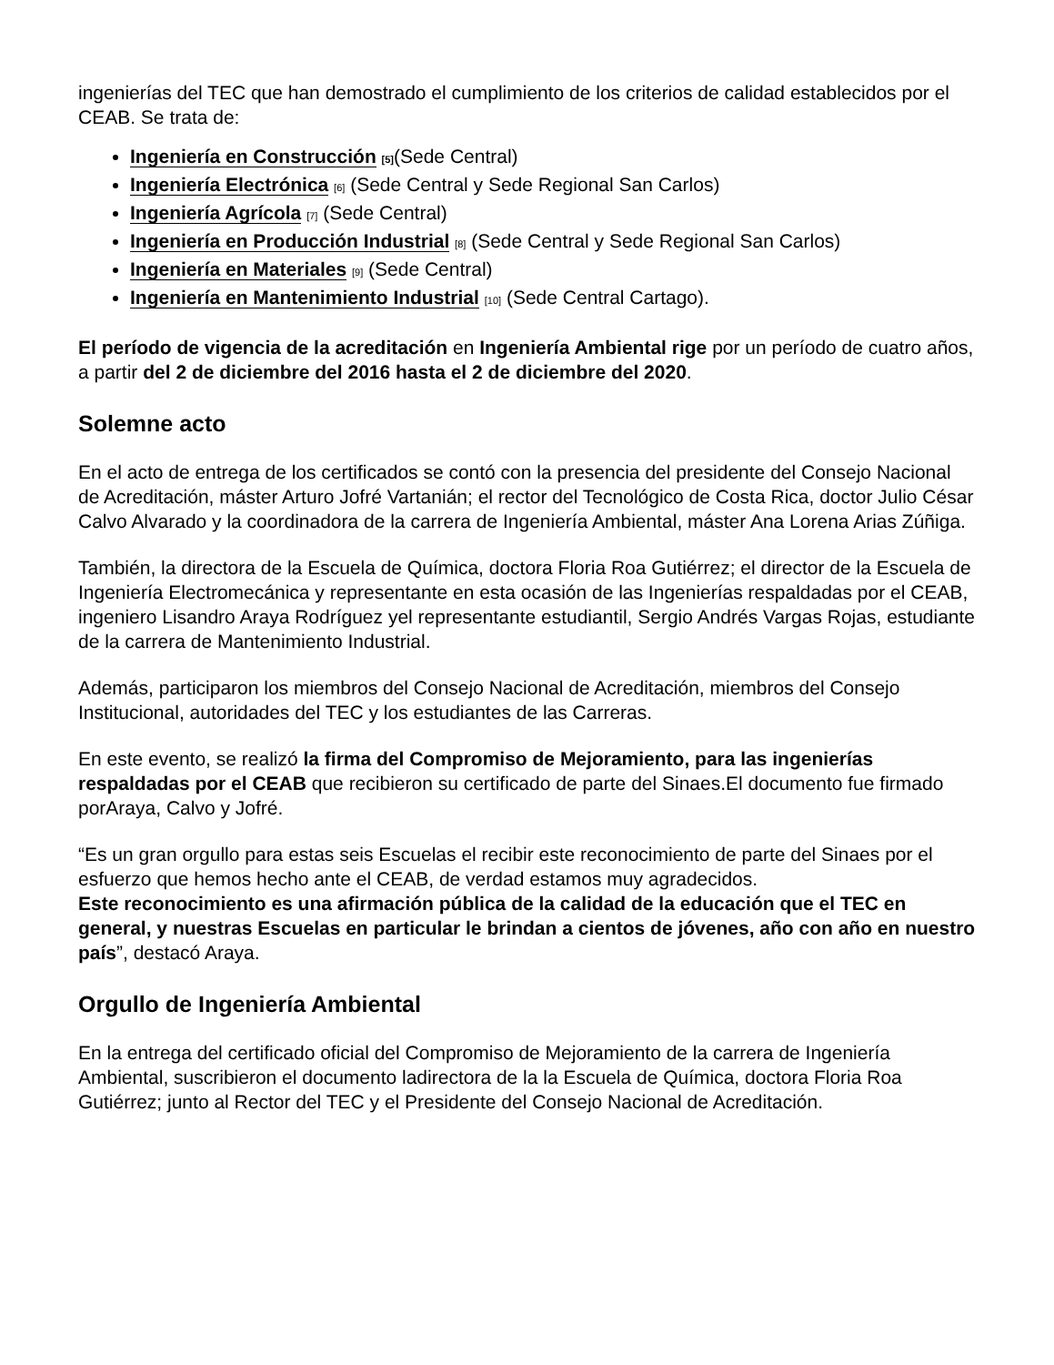ingenierías del TEC que han demostrado el cumplimiento de los criterios de calidad establecidos por el CEAB. Se trata de:
Ingeniería en Construcción [5](Sede Central)
Ingeniería Electrónica [6] (Sede Central y Sede Regional San Carlos)
Ingeniería Agrícola [7] (Sede Central)
Ingeniería en Producción Industrial [8] (Sede Central y Sede Regional San Carlos)
Ingeniería en Materiales [9] (Sede Central)
Ingeniería en Mantenimiento Industrial [10] (Sede Central Cartago).
El período de vigencia de la acreditación en Ingeniería Ambiental rige por un período de cuatro años, a partir del 2 de diciembre del 2016 hasta el 2 de diciembre del 2020.
Solemne acto
En el acto de entrega de los certificados se contó con la presencia del presidente del Consejo Nacional de Acreditación, máster Arturo Jofré Vartanián; el rector del Tecnológico de Costa Rica, doctor Julio César Calvo Alvarado y la coordinadora de la carrera de Ingeniería Ambiental, máster Ana Lorena Arias Zúñiga.
También, la directora de la Escuela de Química, doctora Floria Roa Gutiérrez; el director de la Escuela de Ingeniería Electromecánica y representante en esta ocasión de las Ingenierías respaldadas por el CEAB, ingeniero Lisandro Araya Rodríguez yel representante estudiantil, Sergio Andrés Vargas Rojas, estudiante de la carrera de Mantenimiento Industrial.
Además, participaron los miembros del Consejo Nacional de Acreditación, miembros del Consejo Institucional, autoridades del TEC y los estudiantes de las Carreras.
En este evento, se realizó la firma del Compromiso de Mejoramiento, para las ingenierías respaldadas por el CEAB que recibieron su certificado de parte del Sinaes.El documento fue firmado porAraya, Calvo y Jofré.
“Es un gran orgullo para estas seis Escuelas el recibir este reconocimiento de parte del Sinaes por el esfuerzo que hemos hecho ante el CEAB, de verdad estamos muy agradecidos.
Este reconocimiento es una afirmación pública de la calidad de la educación que el TEC en general, y nuestras Escuelas en particular le brindan a cientos de jóvenes, año con año en nuestro país”, destacó Araya.
Orgullo de Ingeniería Ambiental
En la entrega del certificado oficial del Compromiso de Mejoramiento de la carrera de Ingeniería Ambiental, suscribieron el documento ladirectora de la la Escuela de Química, doctora Floria Roa Gutiérrez; junto al Rector del TEC y el Presidente del Consejo Nacional de Acreditación.